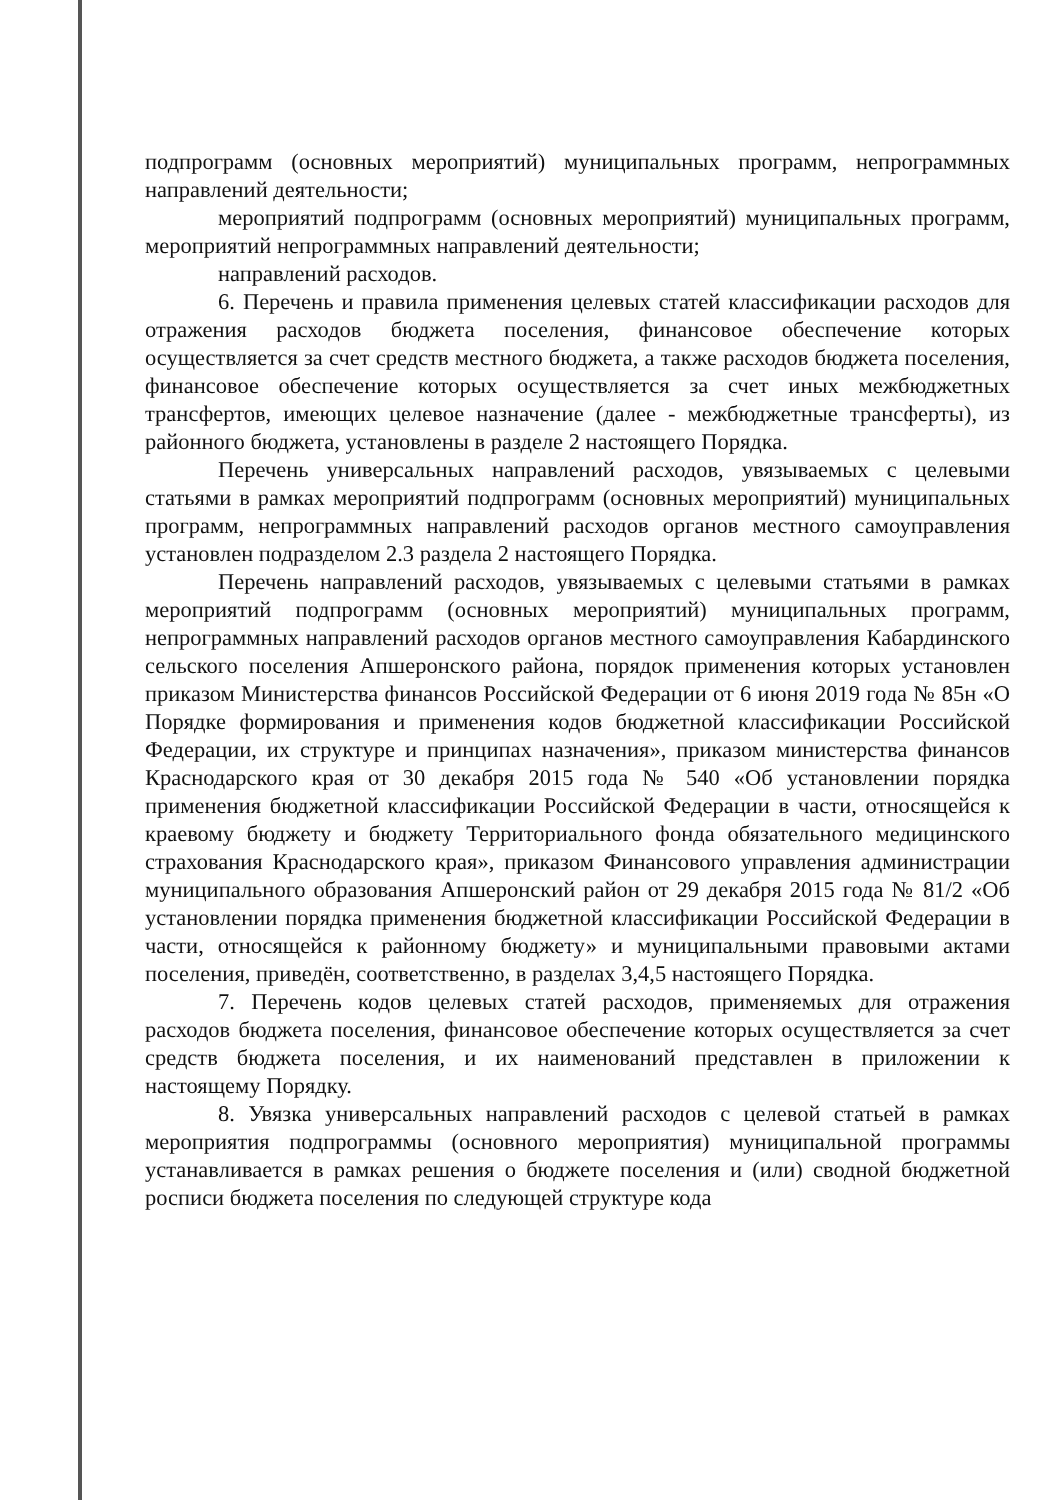подпрограмм (основных мероприятий) муниципальных программ, непрограммных направлений деятельности;
мероприятий подпрограмм (основных мероприятий) муниципальных программ, мероприятий непрограммных направлений деятельности;
направлений расходов.
6. Перечень и правила применения целевых статей классификации расходов для отражения расходов бюджета поселения, финансовое обеспечение которых осуществляется за счет средств местного бюджета, а также расходов бюджета поселения, финансовое обеспечение которых осуществляется за счет иных межбюджетных трансфертов, имеющих целевое назначение (далее - межбюджетные трансферты), из районного бюджета, установлены в разделе 2 настоящего Порядка.
Перечень универсальных направлений расходов, увязываемых с целевыми статьями в рамках мероприятий подпрограмм (основных мероприятий) муниципальных программ, непрограммных направлений расходов органов местного самоуправления установлен подразделом 2.3 раздела 2 настоящего Порядка.
Перечень направлений расходов, увязываемых с целевыми статьями в рамках мероприятий подпрограмм (основных мероприятий) муниципальных программ, непрограммных направлений расходов органов местного самоуправления Кабардинского сельского поселения Апшеронского района, порядок применения которых установлен приказом Министерства финансов Российской Федерации от 6 июня 2019 года № 85н «О Порядке формирования и применения кодов бюджетной классификации Российской Федерации, их структуре и принципах назначения», приказом министерства финансов Краснодарского края от 30 декабря 2015 года № 540 «Об установлении порядка применения бюджетной классификации Российской Федерации в части, относящейся к краевому бюджету и бюджету Территориального фонда обязательного медицинского страхования Краснодарского края», приказом Финансового управления администрации муниципального образования Апшеронский район от 29 декабря 2015 года № 81/2 «Об установлении порядка применения бюджетной классификации Российской Федерации в части, относящейся к районному бюджету» и муниципальными правовыми актами поселения, приведён, соответственно, в разделах 3,4,5 настоящего Порядка.
7. Перечень кодов целевых статей расходов, применяемых для отражения расходов бюджета поселения, финансовое обеспечение которых осуществляется за счет средств бюджета поселения, и их наименований представлен в приложении к настоящему Порядку.
8. Увязка универсальных направлений расходов с целевой статьей в рамках мероприятия подпрограммы (основного мероприятия) муниципальной программы устанавливается в рамках решения о бюджете поселения и (или) сводной бюджетной росписи бюджета поселения по следующей структуре кода